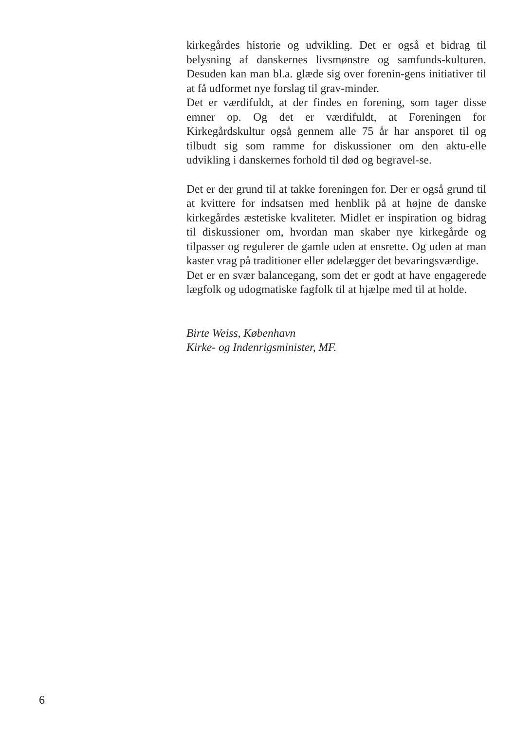kirkegårdes historie og udvikling. Det er også et bidrag til belysning af danskernes livsmønstre og samfunds-kulturen. Desuden kan man bl.a. glæde sig over forenin-gens initiativer til at få udformet nye forslag til grav-minder.
Det er værdifuldt, at der findes en forening, som tager disse emner op. Og det er værdifuldt, at Foreningen for Kirkegårdskultur også gennem alle 75 år har ansporet til og tilbudt sig som ramme for diskussioner om den aktu-elle udvikling i danskernes forhold til død og begravel-se.
Det er der grund til at takke foreningen for. Der er også grund til at kvittere for indsatsen med henblik på at højne de danske kirkegårdes æstetiske kvaliteter. Midlet er inspiration og bidrag til diskussioner om, hvordan man skaber nye kirkegårde og tilpasser og regulerer de gamle uden at ensrette. Og uden at man kaster vrag på traditioner eller ødelægger det bevaringsværdige.
Det er en svær balancegang, som det er godt at have engagerede lægfolk og udogmatiske fagfolk til at hjælpe med til at holde.
Birte Weiss, København
Kirke- og Indenrigsminister, MF.
6